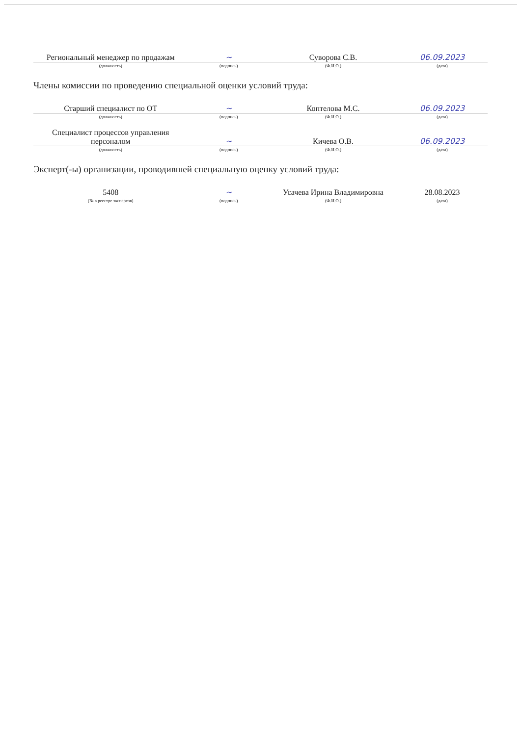| Региональный менеджер по продажам | ~ | Суворова С.В. | 06.09.2023 |
| (должность) | (подпись) | (Ф.И.О.) | (дата) |
Члены комиссии по проведению специальной оценки условий труда:
| Старший специалист по ОТ | ~ | Коптелова М.С. | 06.09.2023 |
| (должность) | (подпись) | (Ф.И.О.) | (дата) |
| Специалист процессов управления персоналом | ~ | Кичева О.В. | 06.09.2023 |
| (должность) | (подпись) | (Ф.И.О.) | (дата) |
Эксперт(-ы) организации, проводившей специальную оценку условий труда:
| 5408 | ~ | Усачева Ирина Владимировна | 28.08.2023 |
| (№ в реестре экспертов) | (подпись) | (Ф.И.О.) | (дата) |